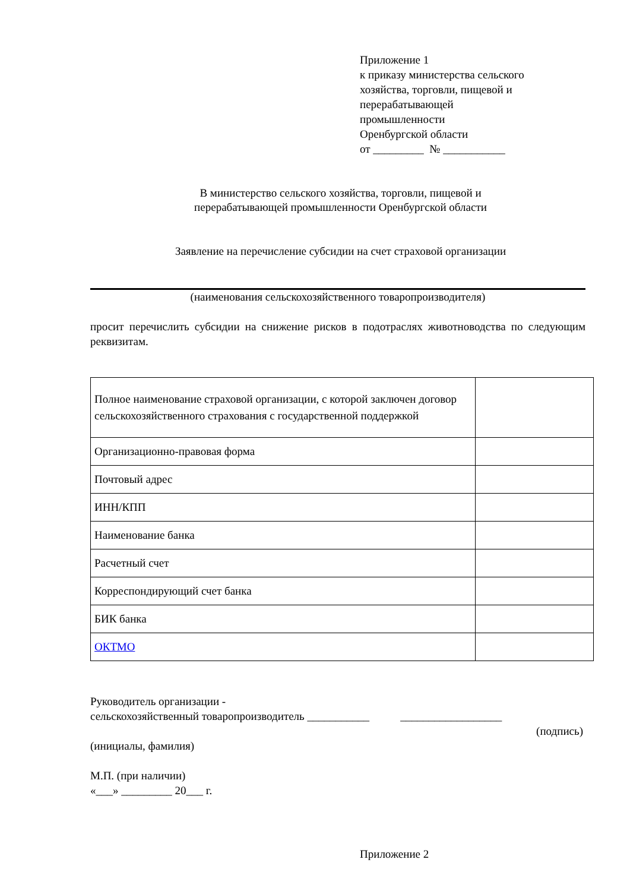Приложение 1
к приказу министерства сельского
хозяйства, торговли, пищевой и
перерабатывающей
промышленности
Оренбургской области
от _________ № ___________
В министерство сельского хозяйства, торговли, пищевой и
перерабатывающей промышленности Оренбургской области
Заявление на перечисление субсидии на счет страховой организации
(наименования сельскохозяйственного товаропроизводителя)
просит перечислить субсидии на снижение рисков в подотраслях животноводства по следующим реквизитам.
| Полное наименование страховой организации, с которой заключен договор сельскохозяйственного страхования с государственной поддержкой | |
| Организационно-правовая форма | |
| Почтовый адрес | |
| ИНН/КПП | |
| Наименование банка | |
| Расчетный счет | |
| Корреспондирующий счет банка | |
| БИК банка | |
| ОКТМО | |
Руководитель организации -
сельскохозяйственный товаропроизводитель ___________ __________________
(подпись)
(инициалы, фамилия)
М.П. (при наличии)
«___» _________ 20___ г.
Приложение 2